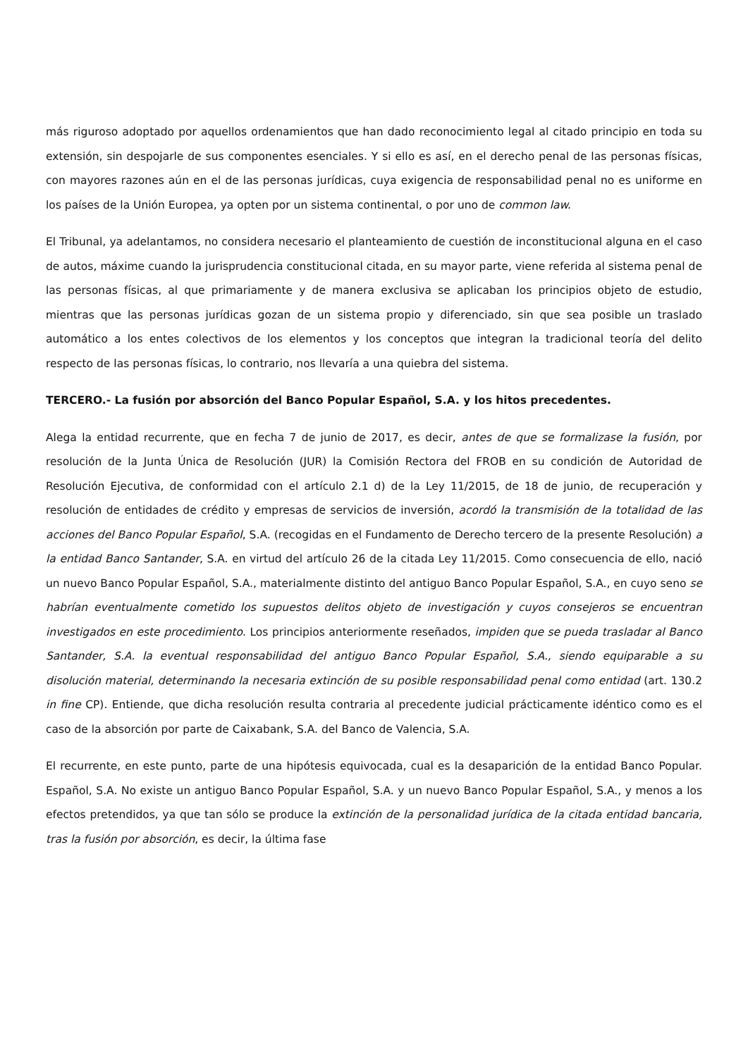más riguroso adoptado por aquellos ordenamientos que han dado reconocimiento legal al citado principio en toda su extensión, sin despojarle de sus componentes esenciales. Y si ello es así, en el derecho penal de las personas físicas, con mayores razones aún en el de las personas jurídicas, cuya exigencia de responsabilidad penal no es uniforme en los países de la Unión Europea, ya opten por un sistema continental, o por uno de common law.
El Tribunal, ya adelantamos, no considera necesario el planteamiento de cuestión de inconstitucional alguna en el caso de autos, máxime cuando la jurisprudencia constitucional citada, en su mayor parte, viene referida al sistema penal de las personas físicas, al que primariamente y de manera exclusiva se aplicaban los principios objeto de estudio, mientras que las personas jurídicas gozan de un sistema propio y diferenciado, sin que sea posible un traslado automático a los entes colectivos de los elementos y los conceptos que integran la tradicional teoría del delito respecto de las personas físicas, lo contrario, nos llevaría a una quiebra del sistema.
TERCERO.- La fusión por absorción del Banco Popular Español, S.A. y los hitos precedentes.
Alega la entidad recurrente, que en fecha 7 de junio de 2017, es decir, antes de que se formalizase la fusión, por resolución de la Junta Única de Resolución (JUR) la Comisión Rectora del FROB en su condición de Autoridad de Resolución Ejecutiva, de conformidad con el artículo 2.1 d) de la Ley 11/2015, de 18 de junio, de recuperación y resolución de entidades de crédito y empresas de servicios de inversión, acordó la transmisión de la totalidad de las acciones del Banco Popular Español, S.A. (recogidas en el Fundamento de Derecho tercero de la presente Resolución) a la entidad Banco Santander, S.A. en virtud del artículo 26 de la citada Ley 11/2015. Como consecuencia de ello, nació un nuevo Banco Popular Español, S.A., materialmente distinto del antiguo Banco Popular Español, S.A., en cuyo seno se habrían eventualmente cometido los supuestos delitos objeto de investigación y cuyos consejeros se encuentran investigados en este procedimiento. Los principios anteriormente reseñados, impiden que se pueda trasladar al Banco Santander, S.A. la eventual responsabilidad del antiguo Banco Popular Español, S.A., siendo equiparable a su disolución material, determinando la necesaria extinción de su posible responsabilidad penal como entidad (art. 130.2 in fine CP). Entiende, que dicha resolución resulta contraria al precedente judicial prácticamente idéntico como es el caso de la absorción por parte de Caixabank, S.A. del Banco de Valencia, S.A.
El recurrente, en este punto, parte de una hipótesis equivocada, cual es la desaparición de la entidad Banco Popular. Español, S.A. No existe un antiguo Banco Popular Español, S.A. y un nuevo Banco Popular Español, S.A., y menos a los efectos pretendidos, ya que tan sólo se produce la extinción de la personalidad jurídica de la citada entidad bancaria, tras la fusión por absorción, es decir, la última fase